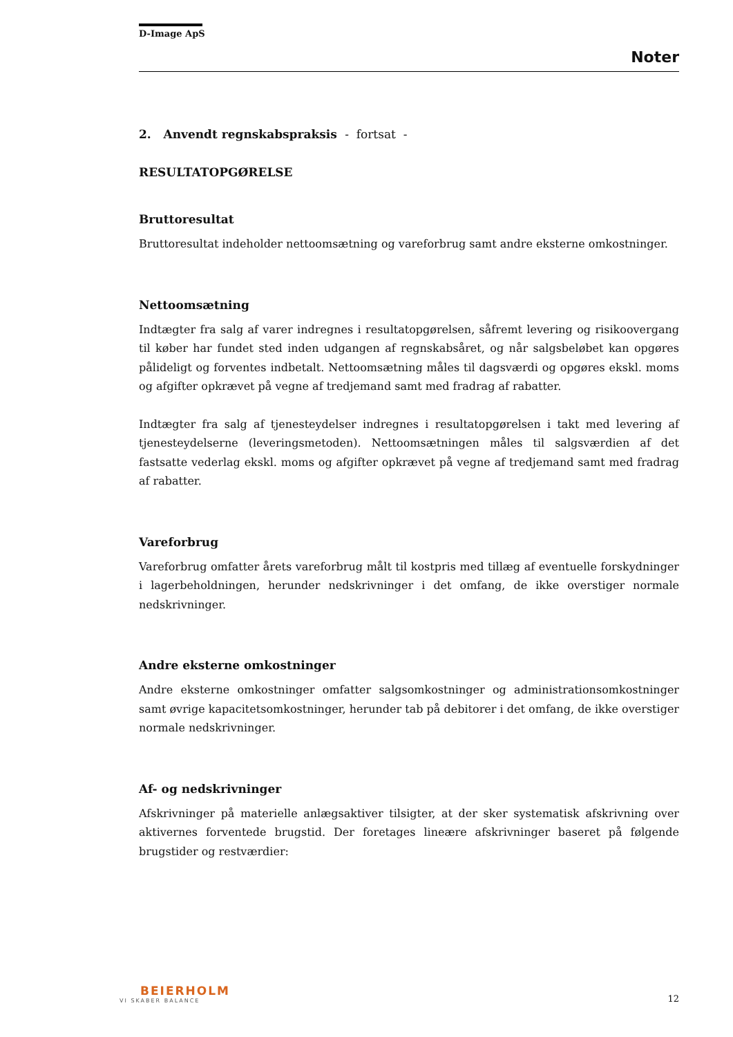D-Image ApS
Noter
2. Anvendt regnskabspraksis - fortsat -
RESULTATOPGØRELSE
Bruttoresultat
Bruttoresultat indeholder nettoomsætning og vareforbrug samt andre eksterne omkostninger.
Nettoomsætning
Indtægter fra salg af varer indregnes i resultatopgørelsen, såfremt levering og risikoovergang til køber har fundet sted inden udgangen af regnskabsåret, og når salgsbeløbet kan opgøres pålideligt og forventes indbetalt. Nettoomsætning måles til dagsværdi og opgøres ekskl. moms og afgifter opkrævet på vegne af tredjemand samt med fradrag af rabatter.
Indtægter fra salg af tjenesteydelser indregnes i resultatopgørelsen i takt med levering af tjenesteydelserne (leveringsmetoden). Nettoomsætningen måles til salgsværdien af det fastsatte vederlag ekskl. moms og afgifter opkrævet på vegne af tredjemand samt med fradrag af rabatter.
Vareforbrug
Vareforbrug omfatter årets vareforbrug målt til kostpris med tillæg af eventuelle forskydninger i lagerbeholdningen, herunder nedskrivninger i det omfang, de ikke overstiger normale nedskrivninger.
Andre eksterne omkostninger
Andre eksterne omkostninger omfatter salgsomkostninger og administrationsomkostninger samt øvrige kapacitetsomkostninger, herunder tab på debitorer i det omfang, de ikke overstiger normale nedskrivninger.
Af- og nedskrivninger
Afskrivninger på materielle anlægsaktiver tilsigter, at der sker systematisk afskrivning over aktivernes forventede brugstid. Der foretages lineære afskrivninger baseret på følgende brugstider og restværdier:
BEIERHOLM
VI SKABER BALANCE
12